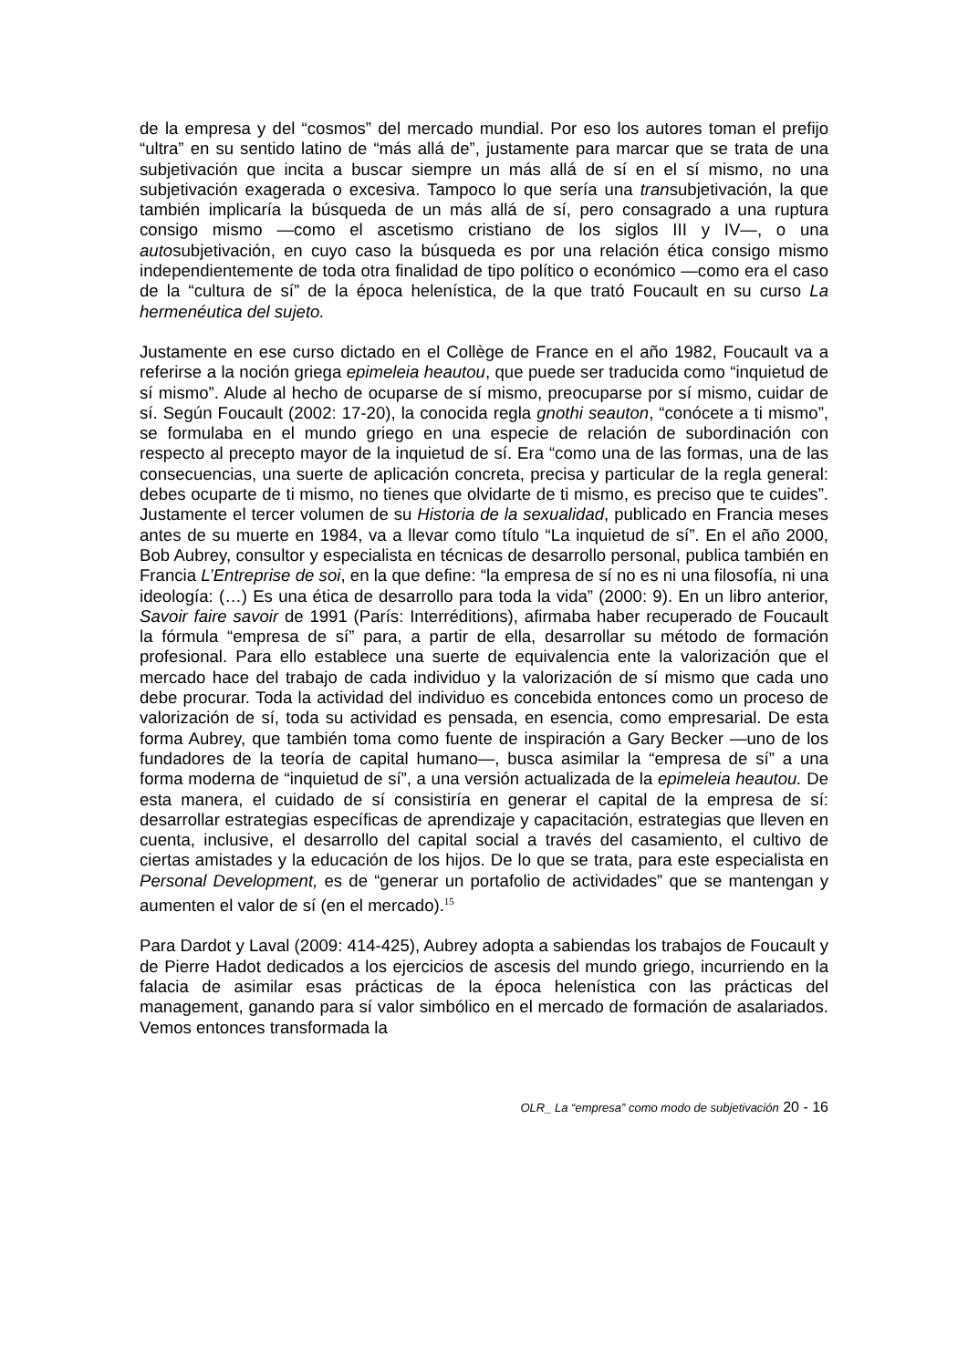de la empresa y del “cosmos” del mercado mundial. Por eso los autores toman el prefijo “ultra” en su sentido latino de “más allá de”, justamente para marcar que se trata de una subjetivación que incita a buscar siempre un más allá de sí en el sí mismo, no una subjetivación exagerada o excesiva. Tampoco lo que sería una transubjetivación, la que también implicaría la búsqueda de un más allá de sí, pero consagrado a una ruptura consigo mismo —como el ascetismo cristiano de los siglos III y IV—, o una autosubjetivación, en cuyo caso la búsqueda es por una relación ética consigo mismo independientemente de toda otra finalidad de tipo político o económico —como era el caso de la “cultura de sí” de la época helenística, de la que trató Foucault en su curso La hermenéutica del sujeto.
Justamente en ese curso dictado en el Collège de France en el año 1982, Foucault va a referirse a la noción griega epimeleia heautou, que puede ser traducida como “inquietud de sí mismo”. Alude al hecho de ocuparse de sí mismo, preocuparse por sí mismo, cuidar de sí. Según Foucault (2002: 17-20), la conocida regla gnothi seauton, “conócete a ti mismo”, se formulaba en el mundo griego en una especie de relación de subordinación con respecto al precepto mayor de la inquietud de sí. Era “como una de las formas, una de las consecuencias, una suerte de aplicación concreta, precisa y particular de la regla general: debes ocuparte de ti mismo, no tienes que olvidarte de ti mismo, es preciso que te cuides”. Justamente el tercer volumen de su Historia de la sexualidad, publicado en Francia meses antes de su muerte en 1984, va a llevar como título “La inquietud de sí”. En el año 2000, Bob Aubrey, consultor y especialista en técnicas de desarrollo personal, publica también en Francia L’Entreprise de soi, en la que define: “la empresa de sí no es ni una filosofía, ni una ideología: (…) Es una ética de desarrollo para toda la vida” (2000: 9). En un libro anterior, Savoir faire savoir de 1991 (París: Interréditions), afirmaba haber recuperado de Foucault la fórmula “empresa de sí” para, a partir de ella, desarrollar su método de formación profesional. Para ello establece una suerte de equivalencia ente la valorización que el mercado hace del trabajo de cada individuo y la valorización de sí mismo que cada uno debe procurar. Toda la actividad del individuo es concebida entonces como un proceso de valorización de sí, toda su actividad es pensada, en esencia, como empresarial. De esta forma Aubrey, que también toma como fuente de inspiración a Gary Becker —uno de los fundadores de la teoría de capital humano—, busca asimilar la “empresa de sí” a una forma moderna de “inquietud de sí”, a una versión actualizada de la epimeleia heautou. De esta manera, el cuidado de sí consistiría en generar el capital de la empresa de sí: desarrollar estrategias específicas de aprendizaje y capacitación, estrategias que lleven en cuenta, inclusive, el desarrollo del capital social a través del casamiento, el cultivo de ciertas amistades y la educación de los hijos. De lo que se trata, para este especialista en Personal Development, es de “generar un portafolio de actividades” que se mantengan y aumenten el valor de sí (en el mercado).<sup>15</sup>
Para Dardot y Laval (2009: 414-425), Aubrey adopta a sabiendas los trabajos de Foucault y de Pierre Hadot dedicados a los ejercicios de ascesis del mundo griego, incurriendo en la falacia de asimilar esas prácticas de la época helenística con las prácticas del management, ganando para sí valor simbólico en el mercado de formación de asalariados. Vemos entonces transformada la
OLR_ La “empresa” como modo de subjetivación 20 - 16